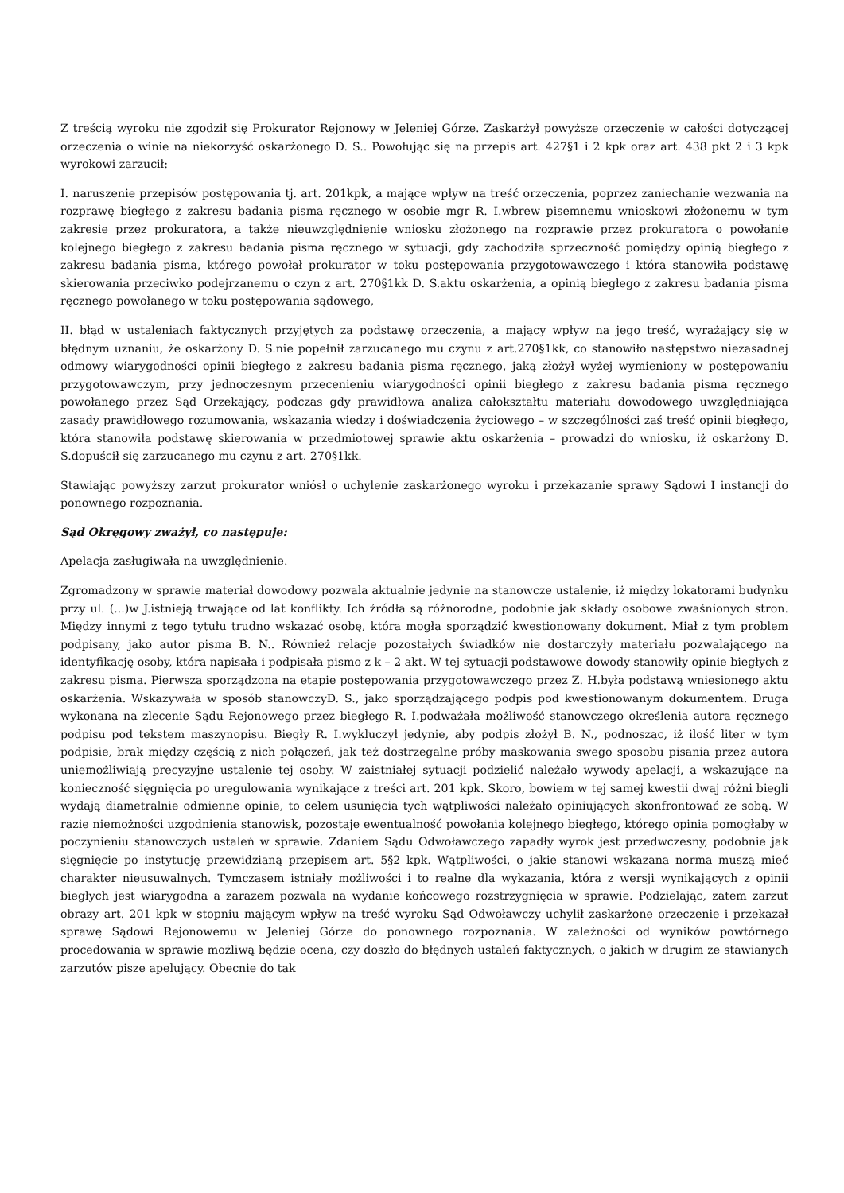Z treścią wyroku nie zgodził się Prokurator Rejonowy w Jeleniej Górze. Zaskarżył powyższe orzeczenie w całości dotyczącej orzeczenia o winie na niekorzyść oskarżonego D. S.. Powołując się na przepis art. 427§1 i 2 kpk oraz art. 438 pkt 2 i 3 kpk wyrokowi zarzucił:
I. naruszenie przepisów postępowania tj. art. 201kpk, a mające wpływ na treść orzeczenia, poprzez zaniechanie wezwania na rozprawę biegłego z zakresu badania pisma ręcznego w osobie mgr R. I.wbrew pisemnemu wnioskowi złożonemu w tym zakresie przez prokuratora, a także nieuwzględnienie wniosku złożonego na rozprawie przez prokuratora o powołanie kolejnego biegłego z zakresu badania pisma ręcznego w sytuacji, gdy zachodziła sprzeczność pomiędzy opinią biegłego z zakresu badania pisma, którego powołał prokurator w toku postępowania przygotowawczego i która stanowiła podstawę skierowania przeciwko podejrzanemu o czyn z art. 270§1kk D. S.aktu oskarżenia, a opinią biegłego z zakresu badania pisma ręcznego powołanego w toku postępowania sądowego,
II. błąd w ustaleniach faktycznych przyjętych za podstawę orzeczenia, a mający wpływ na jego treść, wyrażający się w błędnym uznaniu, że oskarżony D. S.nie popełnił zarzucanego mu czynu z art.270§1kk, co stanowiło następstwo niezasadnej odmowy wiarygodności opinii biegłego z zakresu badania pisma ręcznego, jaką złożył wyżej wymieniony w postępowaniu przygotowawczym, przy jednoczesnym przecenieniu wiarygodności opinii biegłego z zakresu badania pisma ręcznego powołanego przez Sąd Orzekający, podczas gdy prawidłowa analiza całokształtu materiału dowodowego uwzględniająca zasady prawidłowego rozumowania, wskazania wiedzy i doświadczenia życiowego – w szczególności zaś treść opinii biegłego, która stanowiła podstawę skierowania w przedmiotowej sprawie aktu oskarżenia – prowadzi do wniosku, iż oskarżony D. S.dopuścił się zarzucanego mu czynu z art. 270§1kk.
Stawiając powyższy zarzut prokurator wniósł o uchylenie zaskarżonego wyroku i przekazanie sprawy Sądowi I instancji do ponownego rozpoznania.
Sąd Okręgowy zważył, co następuje:
Apelacja zasługiwała na uwzględnienie.
Zgromadzony w sprawie materiał dowodowy pozwala aktualnie jedynie na stanowcze ustalenie, iż między lokatorami budynku przy ul. (...)w J.istnieją trwające od lat konflikty. Ich źródła są różnorodne, podobnie jak składy osobowe zwaśnionych stron. Między innymi z tego tytułu trudno wskazać osobę, która mogła sporządzić kwestionowany dokument. Miał z tym problem podpisany, jako autor pisma B. N.. Również relacje pozostałych świadków nie dostarczyły materiału pozwalającego na identyfikację osoby, która napisała i podpisała pismo z k – 2 akt. W tej sytuacji podstawowe dowody stanowiły opinie biegłych z zakresu pisma. Pierwsza sporządzona na etapie postępowania przygotowawczego przez Z. H.była podstawą wniesionego aktu oskarżenia. Wskazywała w sposób stanowczyD. S., jako sporządzającego podpis pod kwestionowanym dokumentem. Druga wykonana na zlecenie Sądu Rejonowego przez biegłego R. I.podważała możliwość stanowczego określenia autora ręcznego podpisu pod tekstem maszynopisu. Biegły R. I.wykluczył jedynie, aby podpis złożył B. N., podnosząc, iż ilość liter w tym podpisie, brak między częścią z nich połączeń, jak też dostrzegalne próby maskowania swego sposobu pisania przez autora uniemożliwiają precyzyjne ustalenie tej osoby. W zaistniałej sytuacji podzielić należało wywody apelacji, a wskazujące na konieczność sięgnięcia po uregulowania wynikające z treści art. 201 kpk. Skoro, bowiem w tej samej kwestii dwaj różni biegli wydają diametralnie odmienne opinie, to celem usunięcia tych wątpliwości należało opiniujących skonfrontować ze sobą. W razie niemożności uzgodnienia stanowisk, pozostaje ewentualność powołania kolejnego biegłego, którego opinia pomogłaby w poczynieniu stanowczych ustaleń w sprawie. Zdaniem Sądu Odwoławczego zapadły wyrok jest przedwczesny, podobnie jak sięgnięcie po instytucję przewidzianą przepisem art. 5§2 kpk. Wątpliwości, o jakie stanowi wskazana norma muszą mieć charakter nieusuwalnych. Tymczasem istniały możliwości i to realne dla wykazania, która z wersji wynikających z opinii biegłych jest wiarygodna a zarazem pozwala na wydanie końcowego rozstrzygnięcia w sprawie. Podzielając, zatem zarzut obrazy art. 201 kpk w stopniu mającym wpływ na treść wyroku Sąd Odwoławczy uchylił zaskarżone orzeczenie i przekazał sprawę Sądowi Rejonowemu w Jeleniej Górze do ponownego rozpoznania. W zależności od wyników powtórnego procedowania w sprawie możliwą będzie ocena, czy doszło do błędnych ustaleń faktycznych, o jakich w drugim ze stawianych zarzutów pisze apelujący. Obecnie do tak